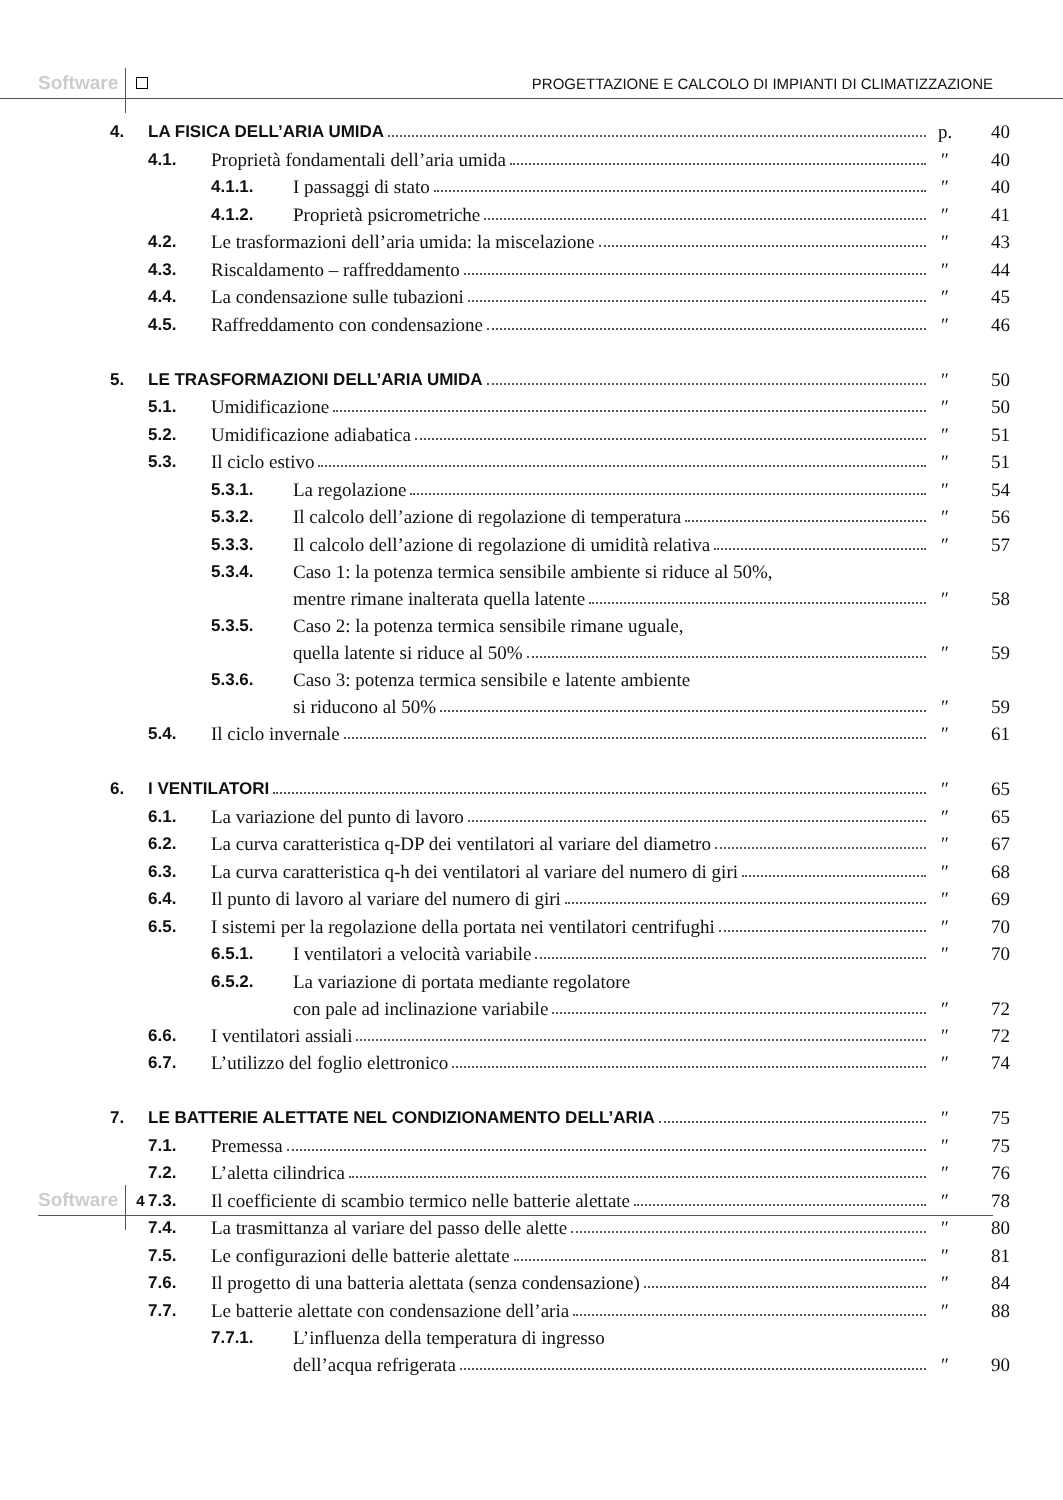Software PROGETTAZIONE E CALCOLO DI IMPIANTI DI CLIMATIZZAZIONE
| 4. | LA FISICA DELL’ARIA UMIDA | | | p. | 40 |
| | 4.1. | Proprietà fondamentali dell’aria umida | | ″ | 40 |
| | | 4.1.1. | I passaggi di stato | ″ | 40 |
| | | 4.1.2. | Proprietà psicrometriche | ″ | 41 |
| | 4.2. | Le trasformazioni dell’aria umida: la miscelazione | | ″ | 43 |
| | 4.3. | Riscaldamento – raffreddamento | | ″ | 44 |
| | 4.4. | La condensazione sulle tubazioni | | ″ | 45 |
| | 4.5. | Raffreddamento con condensazione | | ″ | 46 |
| 5. | LE TRASFORMAZIONI DELL’ARIA UMIDA | | | ″ | 50 |
| | 5.1. | Umidificazione | | ″ | 50 |
| | 5.2. | Umidificazione adiabatica | | ″ | 51 |
| | 5.3. | Il ciclo estivo | | ″ | 51 |
| | | 5.3.1. | La regolazione | ″ | 54 |
| | | 5.3.2. | Il calcolo dell’azione di regolazione di temperatura | ″ | 56 |
| | | 5.3.3. | Il calcolo dell’azione di regolazione di umidità relativa | ″ | 57 |
| | | 5.3.4. | Caso 1: la potenza termica sensibile ambiente si riduce al 50%, mentre rimane inalterata quella latente | ″ | 58 |
| | | 5.3.5. | Caso 2: la potenza termica sensibile rimane uguale, quella latente si riduce al 50% | ″ | 59 |
| | | 5.3.6. | Caso 3: potenza termica sensibile e latente ambiente si riducono al 50% | ″ | 59 |
| | 5.4. | Il ciclo invernale | | ″ | 61 |
| 6. | I VENTILATORI | | | ″ | 65 |
| | 6.1. | La variazione del punto di lavoro | | ″ | 65 |
| | 6.2. | La curva caratteristica q-DP dei ventilatori al variare del diametro | | ″ | 67 |
| | 6.3. | La curva caratteristica q-h dei ventilatori al variare del numero di giri | | ″ | 68 |
| | 6.4. | Il punto di lavoro al variare del numero di giri | | ″ | 69 |
| | 6.5. | I sistemi per la regolazione della portata nei ventilatori centrifughi | | ″ | 70 |
| | | 6.5.1. | I ventilatori a velocità variabile | ″ | 70 |
| | | 6.5.2. | La variazione di portata mediante regolatore con pale ad inclinazione variabile | ″ | 72 |
| | 6.6. | I ventilatori assiali | | ″ | 72 |
| | 6.7. | L’utilizzo del foglio elettronico | | ″ | 74 |
| 7. | LE BATTERIE ALETTATE NEL CONDIZIONAMENTO DELL’ARIA | | | ″ | 75 |
| | 7.1. | Premessa | | ″ | 75 |
| | 7.2. | L’aletta cilindrica | | ″ | 76 |
| | 7.3. | Il coefficiente di scambio termico nelle batterie alettate | | ″ | 78 |
| | 7.4. | La trasmittanza al variare del passo delle alette | | ″ | 80 |
| | 7.5. | Le configurazioni delle batterie alettate | | ″ | 81 |
| | 7.6. | Il progetto di una batteria alettata (senza condensazione) | | ″ | 84 |
| | 7.7. | Le batterie alettate con condensazione dell’aria | | ″ | 88 |
| | | 7.7.1. | L’influenza della temperatura di ingresso dell’acqua refrigerata | ″ | 90 |
Software 4